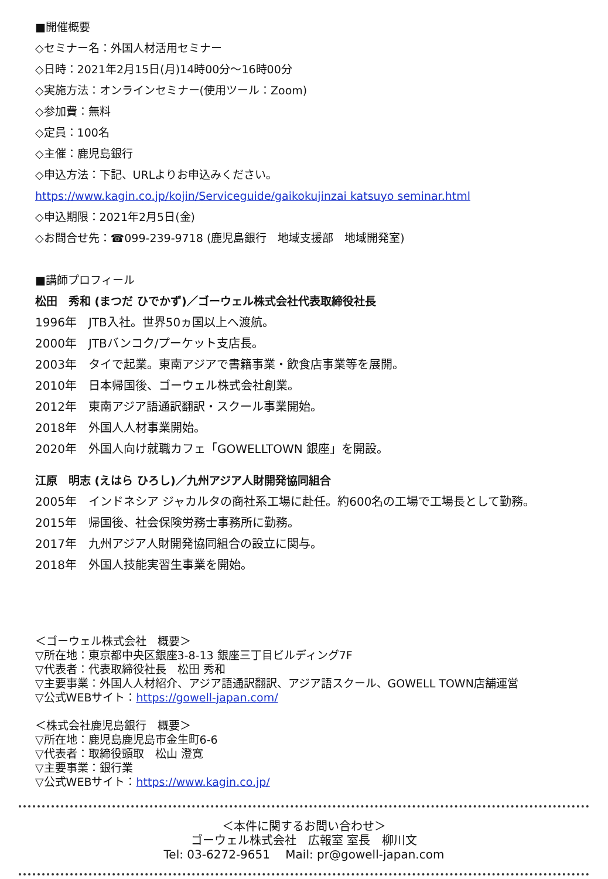■開催概要
◇セミナー名：外国人材活用セミナー
◇日時：2021年2月15日(月)14時00分～16時00分
◇実施方法：オンラインセミナー(使用ツール：Zoom)
◇参加費：無料
◇定員：100名
◇主催：鹿児島銀行
◇申込方法：下記、URLよりお申込みください。
https://www.kagin.co.jp/kojin/Serviceguide/gaikokujinzai katsuyo seminar.html
◇申込期限：2021年2月5日(金)
◇お問合せ先：☎099-239-9718 (鹿児島銀行　地域支援部　地域開発室)
■講師プロフィール
松田　秀和 (まつだ ひでかず)／ゴーウェル株式会社代表取締役社長
1996年　JTB入社。世界50ヵ国以上へ渡航。
2000年　JTBバンコク/プーケット支店長。
2003年　タイで起業。東南アジアで書籍事業・飲食店事業等を展開。
2010年　日本帰国後、ゴーウェル株式会社創業。
2012年　東南アジア語通訳翻訳・スクール事業開始。
2018年　外国人人材事業開始。
2020年　外国人向け就職カフェ「GOWELLTOWN 銀座」を開設。
江原　明志 (えはら ひろし)／九州アジア人財開発協同組合
2005年　インドネシア ジャカルタの商社系工場に赴任。約600名の工場で工場長として勤務。
2015年　帰国後、社会保険労務士事務所に勤務。
2017年　九州アジア人財開発協同組合の設立に関与。
2018年　外国人技能実習生事業を開始。
＜ゴーウェル株式会社　概要＞
▽所在地：東京都中央区銀座3-8-13 銀座三丁目ビルディング7F
▽代表者：代表取締役社長　松田 秀和
▽主要事業：外国人人材紹介、アジア語通訳翻訳、アジア語スクール、GOWELL TOWN店舗運営
▽公式WEBサイト：https://gowell-japan.com/
＜株式会社鹿児島銀行　概要＞
▽所在地：鹿児島鹿児島市金生町6-6
▽代表者：取締役頭取　松山 澄寛
▽主要事業：銀行業
▽公式WEBサイト：https://www.kagin.co.jp/
＜本件に関するお問い合わせ＞
ゴーウェル株式会社　広報室 室長　柳川文
Tel: 03-6272-9651　 Mail: pr@gowell-japan.com